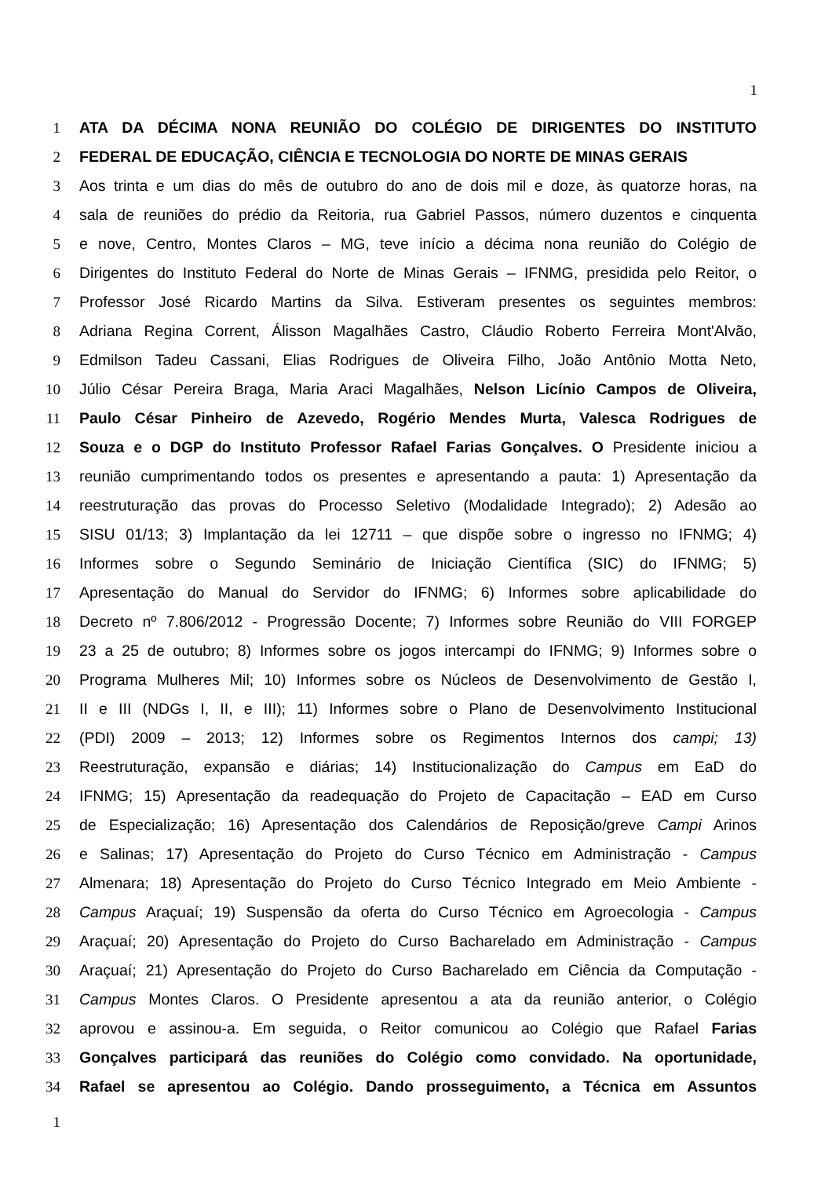1
1 ATA DA DÉCIMA NONA REUNIÃO DO COLÉGIO DE DIRIGENTES DO INSTITUTO
2 FEDERAL DE EDUCAÇÃO, CIÊNCIA E TECNOLOGIA DO NORTE DE MINAS GERAIS
3 Aos trinta e um dias do mês de outubro do ano de dois mil e doze, às quatorze horas, na
4 sala de reuniões do prédio da Reitoria, rua Gabriel Passos, número duzentos e cinquenta
5 e nove, Centro, Montes Claros – MG, teve início a décima nona reunião do Colégio de
6 Dirigentes do Instituto Federal do Norte de Minas Gerais – IFNMG, presidida pelo Reitor, o
7 Professor José Ricardo Martins da Silva. Estiveram presentes os seguintes membros:
8 Adriana Regina Corrent, Álisson Magalhães Castro, Cláudio Roberto Ferreira Mont'Alvão,
9 Edmilson Tadeu Cassani, Elias Rodrigues de Oliveira Filho, João Antônio Motta Neto,
10 Júlio César Pereira Braga, Maria Araci Magalhães, Nelson Licínio Campos de Oliveira,
11 Paulo César Pinheiro de Azevedo, Rogério Mendes Murta, Valesca Rodrigues de
12 Souza e o DGP do Instituto Professor Rafael Farias Gonçalves. O Presidente iniciou a
13 reunião cumprimentando todos os presentes e apresentando a pauta: 1) Apresentação da
14 reestruturação das provas do Processo Seletivo (Modalidade Integrado); 2) Adesão ao
15 SISU 01/13; 3) Implantação da lei 12711 – que dispõe sobre o ingresso no IFNMG; 4)
16 Informes sobre o Segundo Seminário de Iniciação Científica (SIC) do IFNMG; 5)
17 Apresentação do Manual do Servidor do IFNMG; 6) Informes sobre aplicabilidade do
18 Decreto nº 7.806/2012 - Progressão Docente; 7) Informes sobre Reunião do VIII FORGEP
19 23 a 25 de outubro; 8) Informes sobre os jogos intercampi do IFNMG; 9) Informes sobre o
20 Programa Mulheres Mil; 10) Informes sobre os Núcleos de Desenvolvimento de Gestão I,
21 II e III (NDGs I, II, e III); 11) Informes sobre o Plano de Desenvolvimento Institucional
22 (PDI) 2009 – 2013; 12) Informes sobre os Regimentos Internos dos campi; 13)
23 Reestruturação, expansão e diárias; 14) Institucionalização do Campus em EaD do
24 IFNMG; 15) Apresentação da readequação do Projeto de Capacitação – EAD em Curso
25 de Especialização; 16) Apresentação dos Calendários de Reposição/greve Campi Arinos
26 e Salinas; 17) Apresentação do Projeto do Curso Técnico em Administração - Campus
27 Almenara; 18) Apresentação do Projeto do Curso Técnico Integrado em Meio Ambiente -
28 Campus Araçuaí; 19) Suspensão da oferta do Curso Técnico em Agroecologia - Campus
29 Araçuaí; 20) Apresentação do Projeto do Curso Bacharelado em Administração - Campus
30 Araçuaí; 21) Apresentação do Projeto do Curso Bacharelado em Ciência da Computação -
31 Campus Montes Claros. O Presidente apresentou a ata da reunião anterior, o Colégio
32 aprovou e assinou-a. Em seguida, o Reitor comunicou ao Colégio que Rafael Farias
33 Gonçalves participará das reuniões do Colégio como convidado. Na oportunidade,
34 Rafael se apresentou ao Colégio. Dando prosseguimento, a Técnica em Assuntos
1